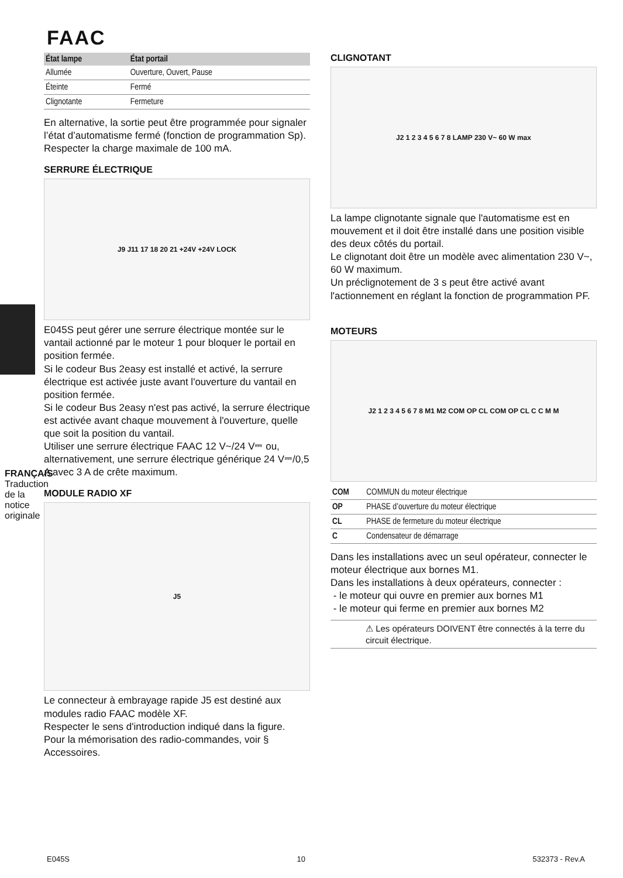FAAC
FRANÇAIS
Traduction de la notice originale
| État lampe | État portail |
| --- | --- |
| Allumée | Ouverture, Ouvert, Pause |
| Éteinte | Fermé |
| Clignotante | Fermeture |
En alternative, la sortie peut être programmée pour signaler l’état d’automatisme fermé (fonction de programmation Sp).
Respecter la charge maximale de 100 mA.
SERRURE ÉLECTRIQUE
J9 J11 17 18 20 21 +24V +24V LOCK
E045S peut gérer une serrure électrique montée sur le vantail actionné par le moteur 1 pour bloquer le portail en position fermée.
Si le codeur Bus 2easy est installé et activé, la serrure électrique est activée juste avant l'ouverture du vantail en position fermée.
Si le codeur Bus 2easy n'est pas activé, la serrure électrique est activée avant chaque mouvement à l'ouverture, quelle que soit la position du vantail.
Utiliser une serrure électrique FAAC 12 V~/24 V⎓ ou, alternativement, une serrure électrique générique 24 V⎓/0,5 A avec 3 A de crête maximum.
MODULE RADIO XF
J5
Le connecteur à embrayage rapide J5 est destiné aux modules radio FAAC modèle XF.
Respecter le sens d'introduction indiqué dans la figure.
Pour la mémorisation des radio-commandes, voir § Accessoires.
CLIGNOTANT
J2 1 2 3 4 5 6 7 8 LAMP 230 V~ 60 W max
La lampe clignotante signale que l'automatisme est en mouvement et il doit être installé dans une position visible des deux côtés du portail.
Le clignotant doit être un modèle avec alimentation 230 V~, 60 W maximum.
Un préclignotement de 3 s peut être activé avant l'actionnement en réglant la fonction de programmation PF.
MOTEURS
J2 1 2 3 4 5 6 7 8 M1 M2 COM OP CL COM OP CL C C M M
| COM | COMMUN du moteur électrique |
| OP | PHASE d’ouverture du moteur électrique |
| CL | PHASE de fermeture du moteur électrique |
| C | Condensateur de démarrage |
Dans les installations avec un seul opérateur, connecter le moteur électrique aux bornes M1.
Dans les installations à deux opérateurs, connecter :
- le moteur qui ouvre en premier aux bornes M1
- le moteur qui ferme en premier aux bornes M2
⚠ Les opérateurs DOIVENT être connectés à la terre du circuit électrique.
E045S 10 532373 - Rev.A